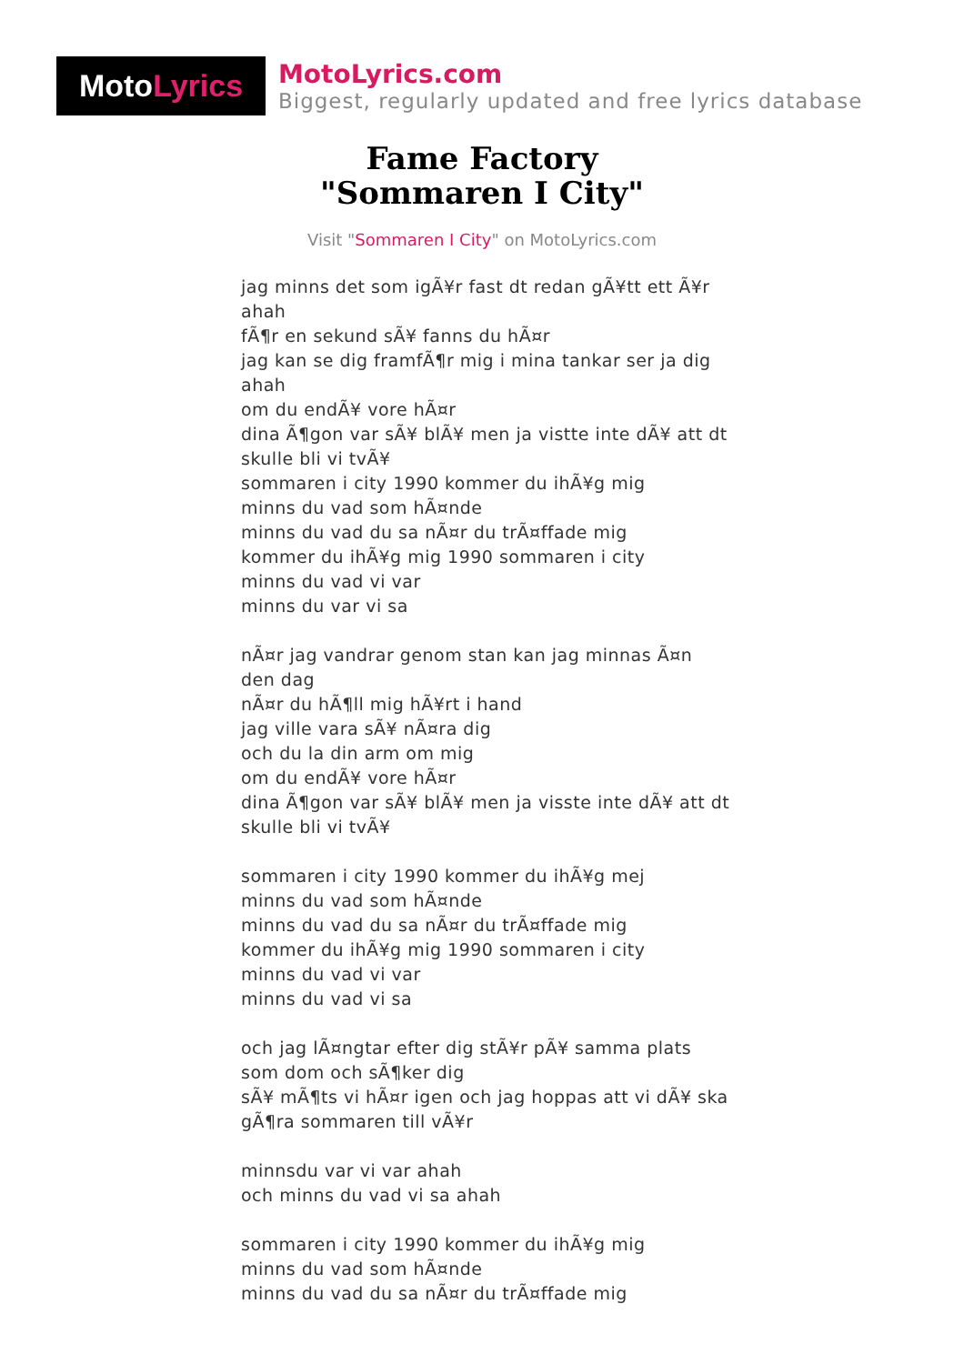Moto Lyrics
MotoLyrics.com
Biggest, regularly updated and free lyrics database
Fame Factory
"Sommaren I City"
Visit "Sommaren I City" on MotoLyrics.com
jag minns det som igÃ¥r fast dt redan gÃ¥tt ett Ã¥r ahah
fÃ¶r en sekund sÃ¥ fanns du hÃ¤r
jag kan se dig framfÃ¶r mig i mina tankar ser ja dig ahah
om du endÃ¥ vore hÃ¤r
dina Ã¶gon var sÃ¥ blÃ¥ men ja vistte inte dÃ¥ att dt skulle bli vi tvÃ¥
sommaren i city 1990 kommer du ihÃ¥g mig
minns du vad som hÃ¤nde
minns du vad du sa nÃ¤r du trÃ¤ffade mig
kommer du ihÃ¥g mig 1990 sommaren i city
minns du vad vi var
minns du var vi sa
nÃ¤r jag vandrar genom stan kan jag minnas Ã¤n den dag
nÃ¤r du hÃ¶ll mig hÃ¥rt i hand
jag ville vara sÃ¥ nÃ¤ra dig
och du la din arm om mig
om du endÃ¥ vore hÃ¤r
dina Ã¶gon var sÃ¥ blÃ¥ men ja visste inte dÃ¥ att dt skulle bli vi tvÃ¥
sommaren i city 1990 kommer du ihÃ¥g mej
minns du vad som hÃ¤nde
minns du vad du sa nÃ¤r du trÃ¤ffade mig
kommer du ihÃ¥g mig 1990 sommaren i city
minns du vad vi var
minns du vad vi sa
och jag lÃ¤ngtar efter dig stÃ¥r pÃ¥ samma plats som dom och sÃ¶ker dig
sÃ¥ mÃ¶ts vi hÃ¤r igen och jag hoppas att vi dÃ¥ ska gÃ¶ra sommaren till vÃ¥r
minnsdu var vi var ahah
och minns du vad vi sa ahah
sommaren i city 1990 kommer du ihÃ¥g mig
minns du vad som hÃ¤nde
minns du vad du sa nÃ¤r du trÃ¤ffade mig